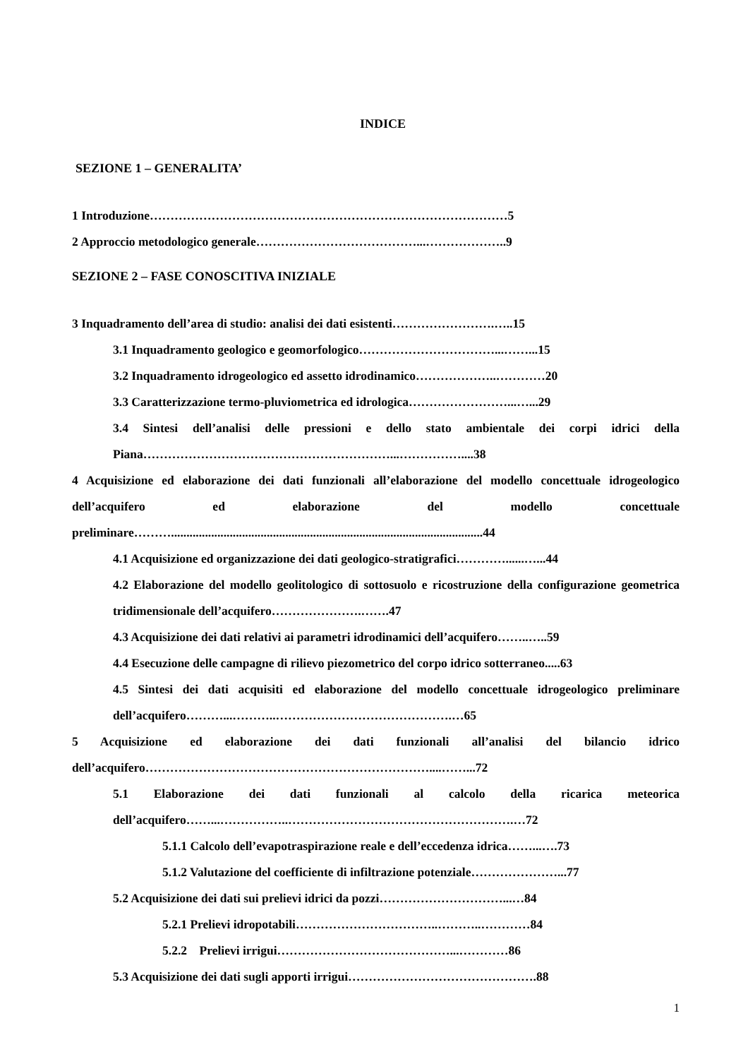INDICE
SEZIONE 1 – GENERALITA’
1 Introduzione……………………………………………………………………………5
2 Approccio metodologico generale…………………………………...………………..9
SEZIONE 2 – FASE CONOSCITIVA INIZIALE
3 Inquadramento dell’area di studio: analisi dei dati esistenti…………………….…..15
3.1 Inquadramento geologico e geomorfologico……………………………...……...15
3.2 Inquadramento idrogeologico ed assetto idrodinamico………………..…………20
3.3 Caratterizzazione termo-pluviometrica ed idrologica……………………...…...29
3.4 Sintesi dell’analisi delle pressioni e dello stato ambientale dei corpi idrici della Piana……………………………………………………...……………....38
4 Acquisizione ed elaborazione dei dati funzionali all’elaborazione del modello concettuale idrogeologico dell’acquifero ed elaborazione del modello concettuale preliminare……….....................................................................................................44
4.1 Acquisizione ed organizzazione dei dati geologico-stratigrafici…………......…...44
4.2 Elaborazione del modello geolitologico di sottosuolo e ricostruzione della configurazione geometrica tridimensionale dell’acquifero………………….…….47
4.3 Acquisizione dei dati relativi ai parametri idrodinamici dell’acquifero……..…..59
4.4 Esecuzione delle campagne di rilievo piezometrico del corpo idrico sotterraneo.....63
4.5 Sintesi dei dati acquisiti ed elaborazione del modello concettuale idrogeologico preliminare dell’acquifero………...………..…………………………………….…65
5 Acquisizione ed elaborazione dei dati funzionali all’analisi del bilancio idrico dell’acquifero……………………………………………………………....……...72
5.1 Elaborazione dei dati funzionali al calcolo della ricarica meteorica dell’acquifero……...……………..……………………………………………….…72
5.1.1 Calcolo dell’evapotraspirazione reale e dell’eccedenza idrica……...….73
5.1.2 Valutazione del coefficiente di infiltrazione potenziale…………………...77
5.2 Acquisizione dei dati sui prelievi idrici da pozzi…………………………...…84
5.2.1 Prelievi idropotabili……………………………..………..…………84
5.2.2 Prelievi irrigui……………………………………...…………86
5.3 Acquisizione dei dati sugli apporti irrigui……………………………………….88
1